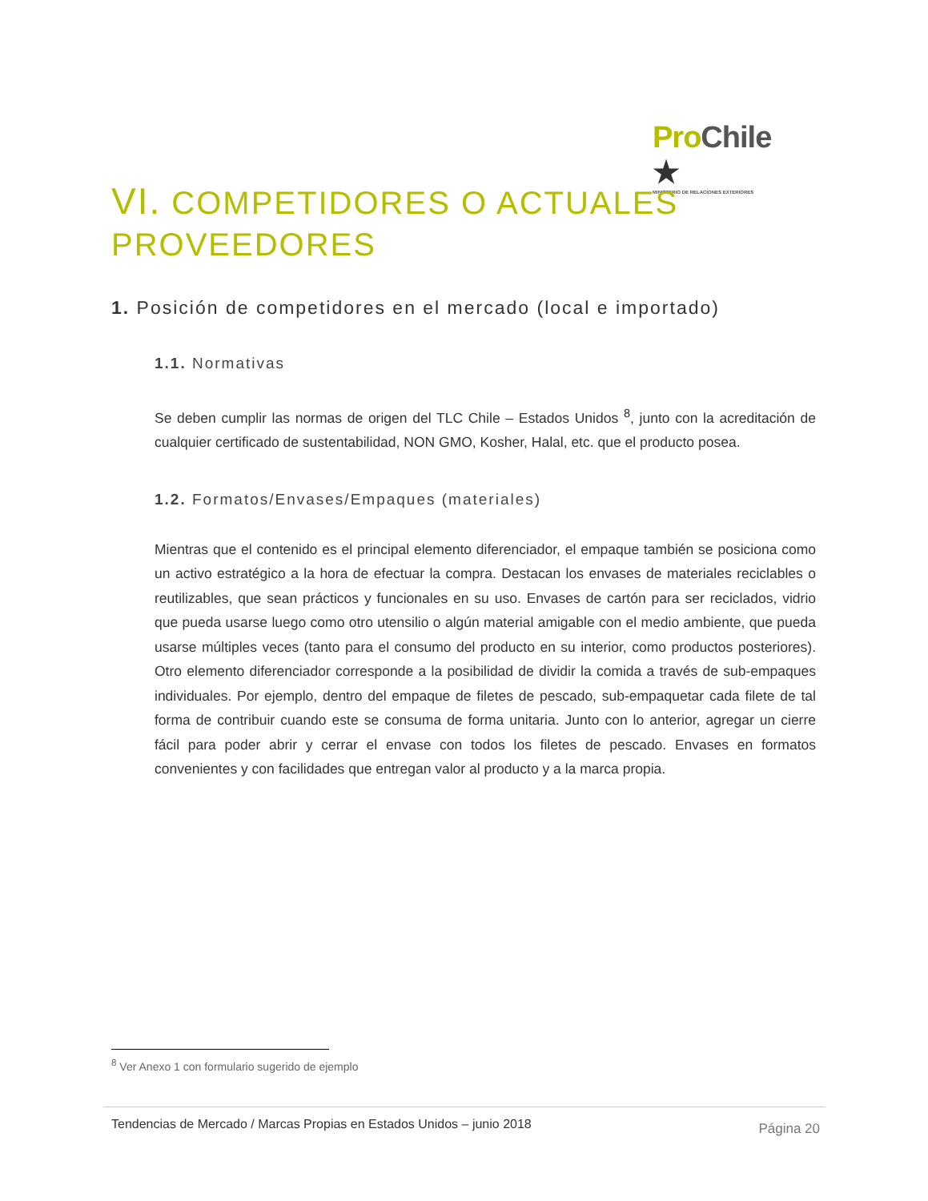Pro Chile ★
MINISTERIO DE RELACIONES EXTERIORES
VI. COMPETIDORES O ACTUALES PROVEEDORES
1. Posición de competidores en el mercado (local e importado)
1.1. Normativas
Se deben cumplir las normas de origen del TLC Chile – Estados Unidos <sup>8</sup>, junto con la acreditación de cualquier certificado de sustentabilidad, NON GMO, Kosher, Halal, etc. que el producto posea.
1.2. Formatos/Envases/Empaques (materiales)
Mientras que el contenido es el principal elemento diferenciador, el empaque también se posiciona como un activo estratégico a la hora de efectuar la compra. Destacan los envases de materiales reciclables o reutilizables, que sean prácticos y funcionales en su uso. Envases de cartón para ser reciclados, vidrio que pueda usarse luego como otro utensilio o algún material amigable con el medio ambiente, que pueda usarse múltiples veces (tanto para el consumo del producto en su interior, como productos posteriores). Otro elemento diferenciador corresponde a la posibilidad de dividir la comida a través de sub-empaques individuales. Por ejemplo, dentro del empaque de filetes de pescado, sub-empaquetar cada filete de tal forma de contribuir cuando este se consuma de forma unitaria. Junto con lo anterior, agregar un cierre fácil para poder abrir y cerrar el envase con todos los filetes de pescado. Envases en formatos convenientes y con facilidades que entregan valor al producto y a la marca propia.
<sup>8</sup> Ver Anexo 1 con formulario sugerido de ejemplo
Tendencias de Mercado / Marcas Propias en Estados Unidos – junio 2018 Página 20